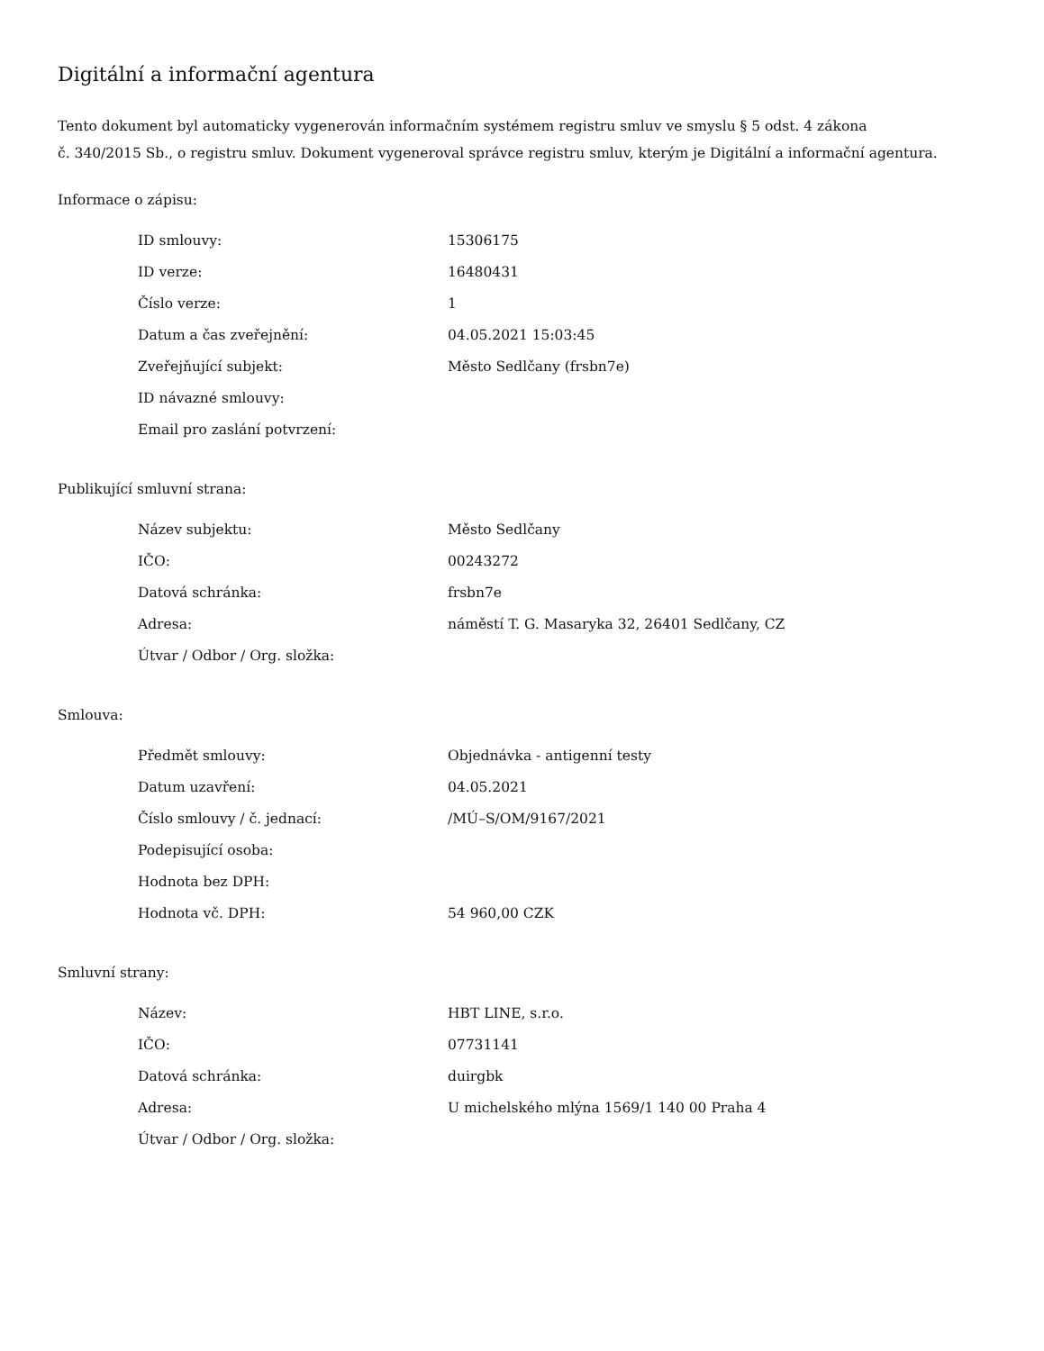Digitální a informační agentura
Tento dokument byl automaticky vygenerován informačním systémem registru smluv ve smyslu § 5 odst. 4 zákona
č. 340/2015 Sb., o registru smluv. Dokument vygeneroval správce registru smluv, kterým je Digitální a informační agentura.
Informace o zápisu:
| ID smlouvy: | 15306175 |
| ID verze: | 16480431 |
| Číslo verze: | 1 |
| Datum a čas zveřejnění: | 04.05.2021 15:03:45 |
| Zveřejňující subjekt: | Město Sedlčany (frsbn7e) |
| ID návazné smlouvy: | |
| Email pro zaslání potvrzení: | |
Publikující smluvní strana:
| Název subjektu: | Město Sedlčany |
| IČO: | 00243272 |
| Datová schránka: | frsbn7e |
| Adresa: | náměstí T. G. Masaryka 32, 26401 Sedlčany, CZ |
| Útvar / Odbor / Org. složka: | |
Smlouva:
| Předmět smlouvy: | Objednávka - antigenní testy |
| Datum uzavření: | 04.05.2021 |
| Číslo smlouvy / č. jednací: | /MÚ–S/OM/9167/2021 |
| Podepisující osoba: | |
| Hodnota bez DPH: | |
| Hodnota vč. DPH: | 54 960,00 CZK |
Smluvní strany:
| Název: | HBT LINE, s.r.o. |
| IČO: | 07731141 |
| Datová schránka: | duirgbk |
| Adresa: | U michelského mlýna 1569/1 140 00 Praha 4 |
| Útvar / Odbor / Org. složka: | |